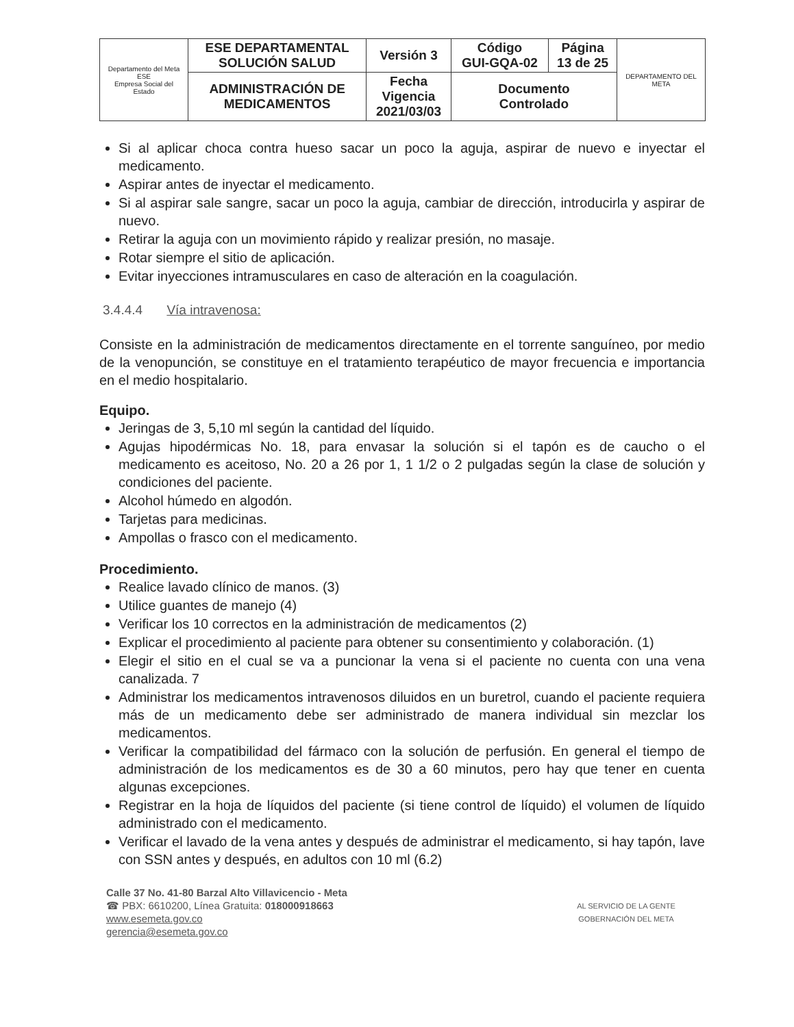| Departamento del Meta ESE Empresa Social del Estado | ESE DEPARTAMENTAL SOLUCIÓN SALUD | Versión 3 | Código GUI-GQA-02 | Página 13 de 25 | DEPARTAMENTO DEL META |
| | ADMINISTRACIÓN DE MEDICAMENTOS | Fecha Vigencia 2021/03/03 | Documento Controlado | | |
Si al aplicar choca contra hueso sacar un poco la aguja, aspirar de nuevo e inyectar el medicamento.
Aspirar antes de inyectar el medicamento.
Si al aspirar sale sangre, sacar un poco la aguja, cambiar de dirección, introducirla y aspirar de nuevo.
Retirar la aguja con un movimiento rápido y realizar presión, no masaje.
Rotar siempre el sitio de aplicación.
Evitar inyecciones intramusculares en caso de alteración en la coagulación.
3.4.4.4 Vía intravenosa:
Consiste en la administración de medicamentos directamente en el torrente sanguíneo, por medio de la venopunción, se constituye en el tratamiento terapéutico de mayor frecuencia e importancia en el medio hospitalario.
Equipo.
Jeringas de 3, 5,10 ml según la cantidad del líquido.
Agujas hipodérmicas No. 18, para envasar la solución si el tapón es de caucho o el medicamento es aceitoso, No. 20 a 26 por 1, 1 1/2 o 2 pulgadas según la clase de solución y condiciones del paciente.
Alcohol húmedo en algodón.
Tarjetas para medicinas.
Ampollas o frasco con el medicamento.
Procedimiento.
Realice lavado clínico de manos. (3)
Utilice guantes de manejo (4)
Verificar los 10 correctos en la administración de medicamentos (2)
Explicar el procedimiento al paciente para obtener su consentimiento y colaboración. (1)
Elegir el sitio en el cual se va a puncionar la vena si el paciente no cuenta con una vena canalizada. 7
Administrar los medicamentos intravenosos diluidos en un buretrol, cuando el paciente requiera más de un medicamento debe ser administrado de manera individual sin mezclar los medicamentos.
Verificar la compatibilidad del fármaco con la solución de perfusión. En general el tiempo de administración de los medicamentos es de 30 a 60 minutos, pero hay que tener en cuenta algunas excepciones.
Registrar en la hoja de líquidos del paciente (si tiene control de líquido) el volumen de líquido administrado con el medicamento.
Verificar el lavado de la vena antes y después de administrar el medicamento, si hay tapón, lave con SSN antes y después, en adultos con 10 ml (6.2)
Calle 37 No. 41-80 Barzal Alto Villavicencio - Meta
☎ PBX: 6610200, Línea Gratuita: 018000918663
www.esemeta.gov.co
gerencia@esemeta.gov.co
AL SERVICIO DE LA GENTE
GOBERNACIÓN DEL META